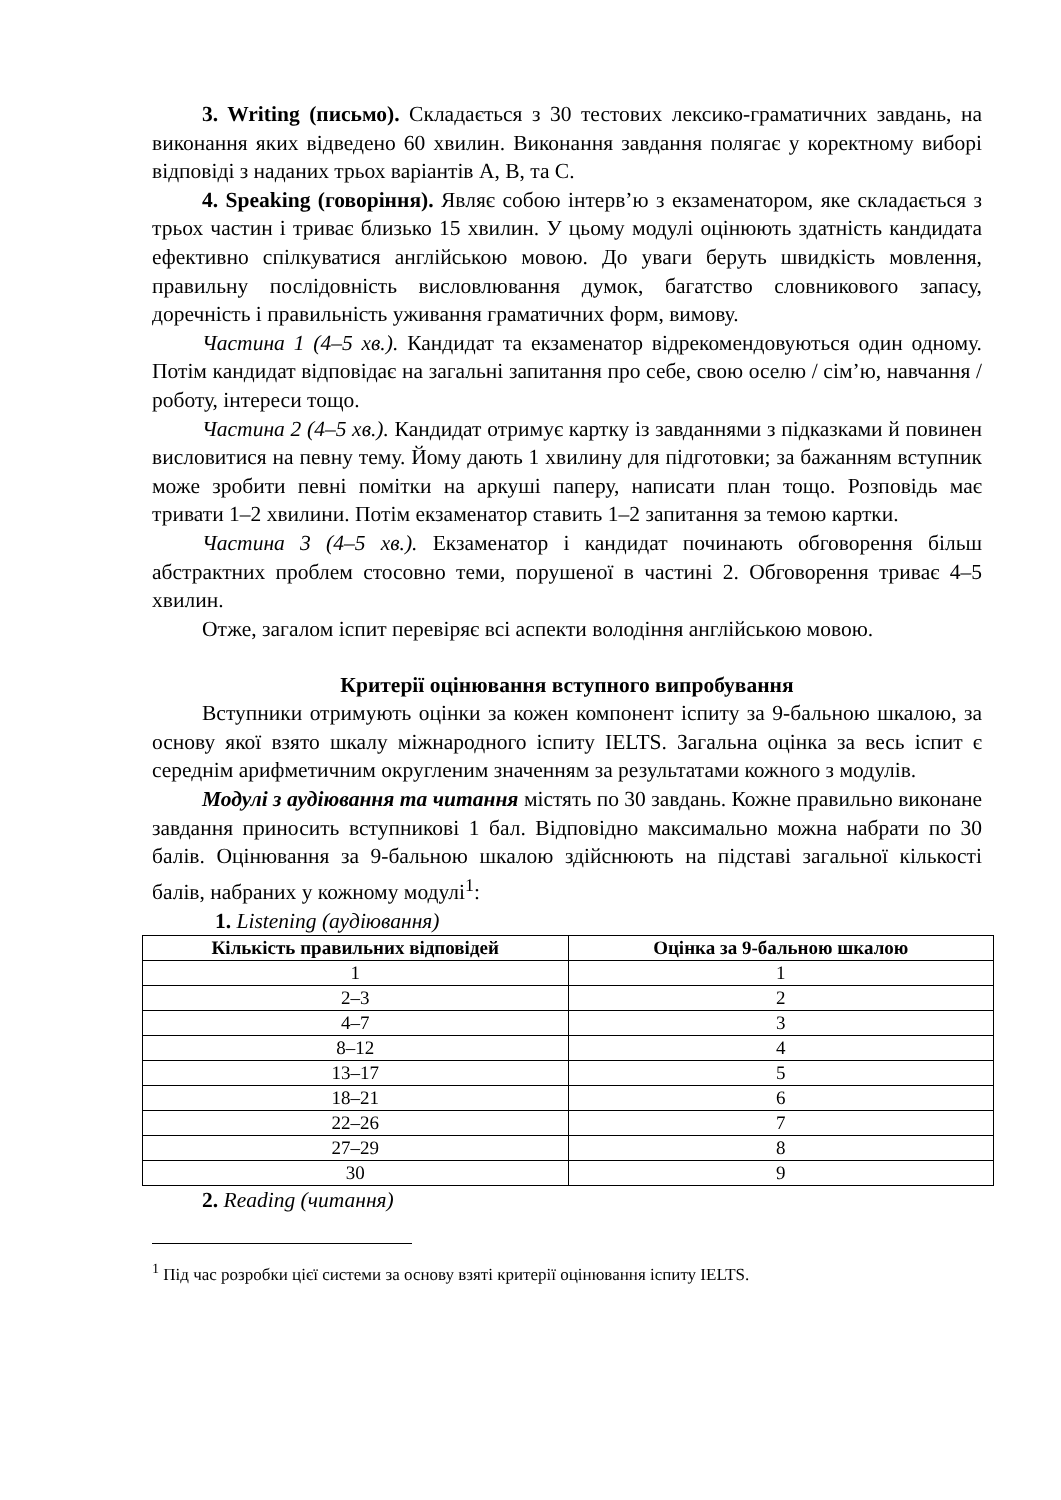3. Writing (письмо). Складається з 30 тестових лексико-граматичних завдань, на виконання яких відведено 60 хвилин. Виконання завдання полягає у коректному виборі відповіді з наданих трьох варіантів А, В, та С.
4. Speaking (говоріння). Являє собою інтерв’ю з екзаменатором, яке складається з трьох частин і триває близько 15 хвилин. У цьому модулі оцінюють здатність кандидата ефективно спілкуватися англійською мовою. До уваги беруть швидкість мовлення, правильну послідовність висловлювання думок, багатство словникового запасу, доречність і правильність уживання граматичних форм, вимову.
Частина 1 (4–5 хв.). Кандидат та екзаменатор відрекомендовуються один одному. Потім кандидат відповідає на загальні запитання про себе, свою оселю / сім’ю, навчання / роботу, інтереси тощо.
Частина 2 (4–5 хв.). Кандидат отримує картку із завданнями з підказками й повинен висловитися на певну тему. Йому дають 1 хвилину для підготовки; за бажанням вступник може зробити певні помітки на аркуші паперу, написати план тощо. Розповідь має тривати 1–2 хвилини. Потім екзаменатор ставить 1–2 запитання за темою картки.
Частина 3 (4–5 хв.). Екзаменатор і кандидат починають обговорення більш абстрактних проблем стосовно теми, порушеної в частині 2. Обговорення триває 4–5 хвилин.
Отже, загалом іспит перевіряє всі аспекти володіння англійською мовою.
Критерії оцінювання вступного випробування
Вступники отримують оцінки за кожен компонент іспиту за 9-бальною шкалою, за основу якої взято шкалу міжнародного іспиту IELTS. Загальна оцінка за весь іспит є середнім арифметичним округленим значенням за результатами кожного з модулів.
Модулі з аудіювання та читання містять по 30 завдань. Кожне правильно виконане завдання приносить вступникові 1 бал. Відповідно максимально можна набрати по 30 балів. Оцінювання за 9-бальною шкалою здійснюють на підставі загальної кількості балів, набраних у кожному модулі<sup>1</sup>:
1. Listening (аудіювання)
| Кількість правильних відповідей | Оцінка за 9-бальною шкалою |
| --- | --- |
| 1 | 1 |
| 2–3 | 2 |
| 4–7 | 3 |
| 8–12 | 4 |
| 13–17 | 5 |
| 18–21 | 6 |
| 22–26 | 7 |
| 27–29 | 8 |
| 30 | 9 |
2. Reading (читання)
<sup>1</sup> Під час розробки цієї системи за основу взяті критерії оцінювання іспиту IELTS.